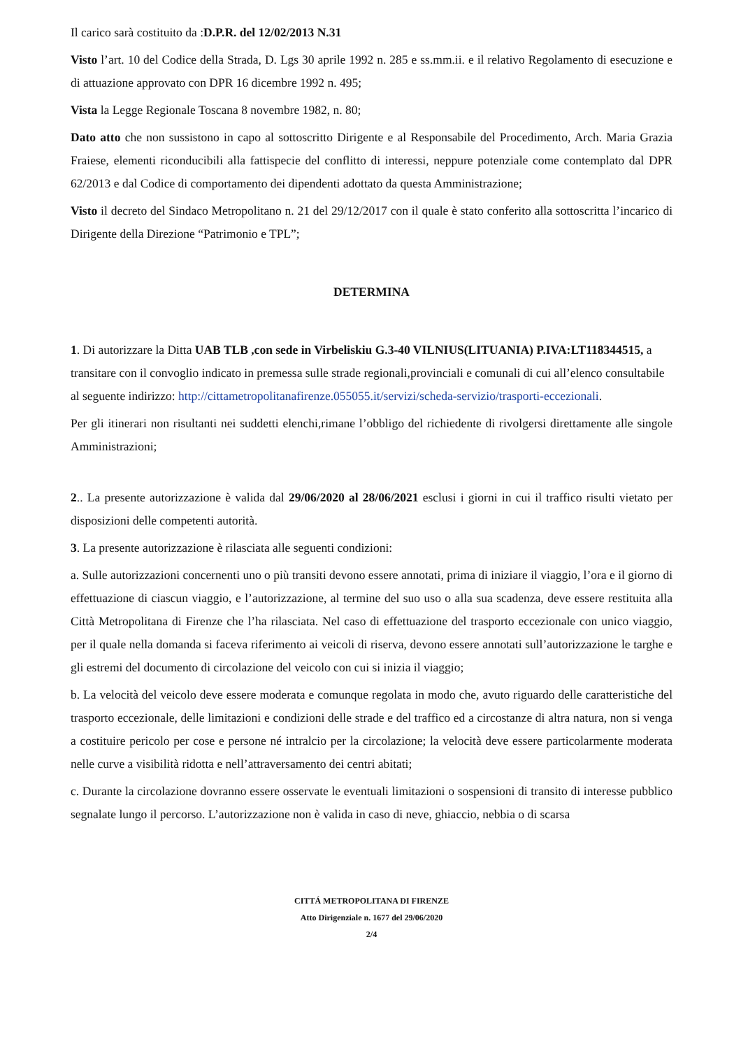Il carico sarà costituito da :D.P.R. del 12/02/2013 N.31
Visto l’art. 10 del Codice della Strada, D. Lgs 30 aprile 1992 n. 285 e ss.mm.ii. e il relativo Regolamento di esecuzione e di attuazione approvato con DPR 16 dicembre 1992 n. 495;
Vista la Legge Regionale Toscana 8 novembre 1982, n. 80;
Dato atto che non sussistono in capo al sottoscritto Dirigente e al Responsabile del Procedimento, Arch. Maria Grazia Fraiese, elementi riconducibili alla fattispecie del conflitto di interessi, neppure potenziale come contemplato dal DPR 62/2013 e dal Codice di comportamento dei dipendenti adottato da questa Amministrazione;
Visto il decreto del Sindaco Metropolitano n. 21 del 29/12/2017 con il quale è stato conferito alla sottoscritta l’incarico di Dirigente della Direzione “Patrimonio e TPL”;
DETERMINA
1. Di autorizzare la Ditta UAB TLB ,con sede in Virbeliskiu G.3-40 VILNIUS(LITUANIA) P.IVA:LT118344515, a transitare con il convoglio indicato in premessa sulle strade regionali,provinciali e comunali di cui all’elenco consultabile al seguente indirizzo: http://cittametropolitanafirenze.055055.it/servizi/scheda-servizio/trasporti-eccezionali.
Per gli itinerari non risultanti nei suddetti elenchi,rimane l’obbligo del richiedente di rivolgersi direttamente alle singole Amministrazioni;
2.. La presente autorizzazione è valida dal 29/06/2020 al 28/06/2021 esclusi i giorni in cui il traffico risulti vietato per disposizioni delle competenti autorità.
3. La presente autorizzazione è rilasciata alle seguenti condizioni:
a. Sulle autorizzazioni concernenti uno o più transiti devono essere annotati, prima di iniziare il viaggio, l’ora e il giorno di effettuazione di ciascun viaggio, e l’autorizzazione, al termine del suo uso o alla sua scadenza, deve essere restituita alla Città Metropolitana di Firenze che l’ha rilasciata. Nel caso di effettuazione del trasporto eccezionale con unico viaggio, per il quale nella domanda si faceva riferimento ai veicoli di riserva, devono essere annotati sull’autorizzazione le targhe e gli estremi del documento di circolazione del veicolo con cui si inizia il viaggio;
b. La velocità del veicolo deve essere moderata e comunque regolata in modo che, avuto riguardo delle caratteristiche del trasporto eccezionale, delle limitazioni e condizioni delle strade e del traffico ed a circostanze di altra natura, non si venga a costituire pericolo per cose e persone né intralcio per la circolazione; la velocità deve essere particolarmente moderata nelle curve a visibilità ridotta e nell’attraversamento dei centri abitati;
c. Durante la circolazione dovranno essere osservate le eventuali limitazioni o sospensioni di transito di interesse pubblico segnalate lungo il percorso. L’autorizzazione non è valida in caso di neve, ghiaccio, nebbia o di scarsa
CITTÁ METROPOLITANA DI FIRENZE
Atto Dirigenziale n. 1677 del 29/06/2020
2/4